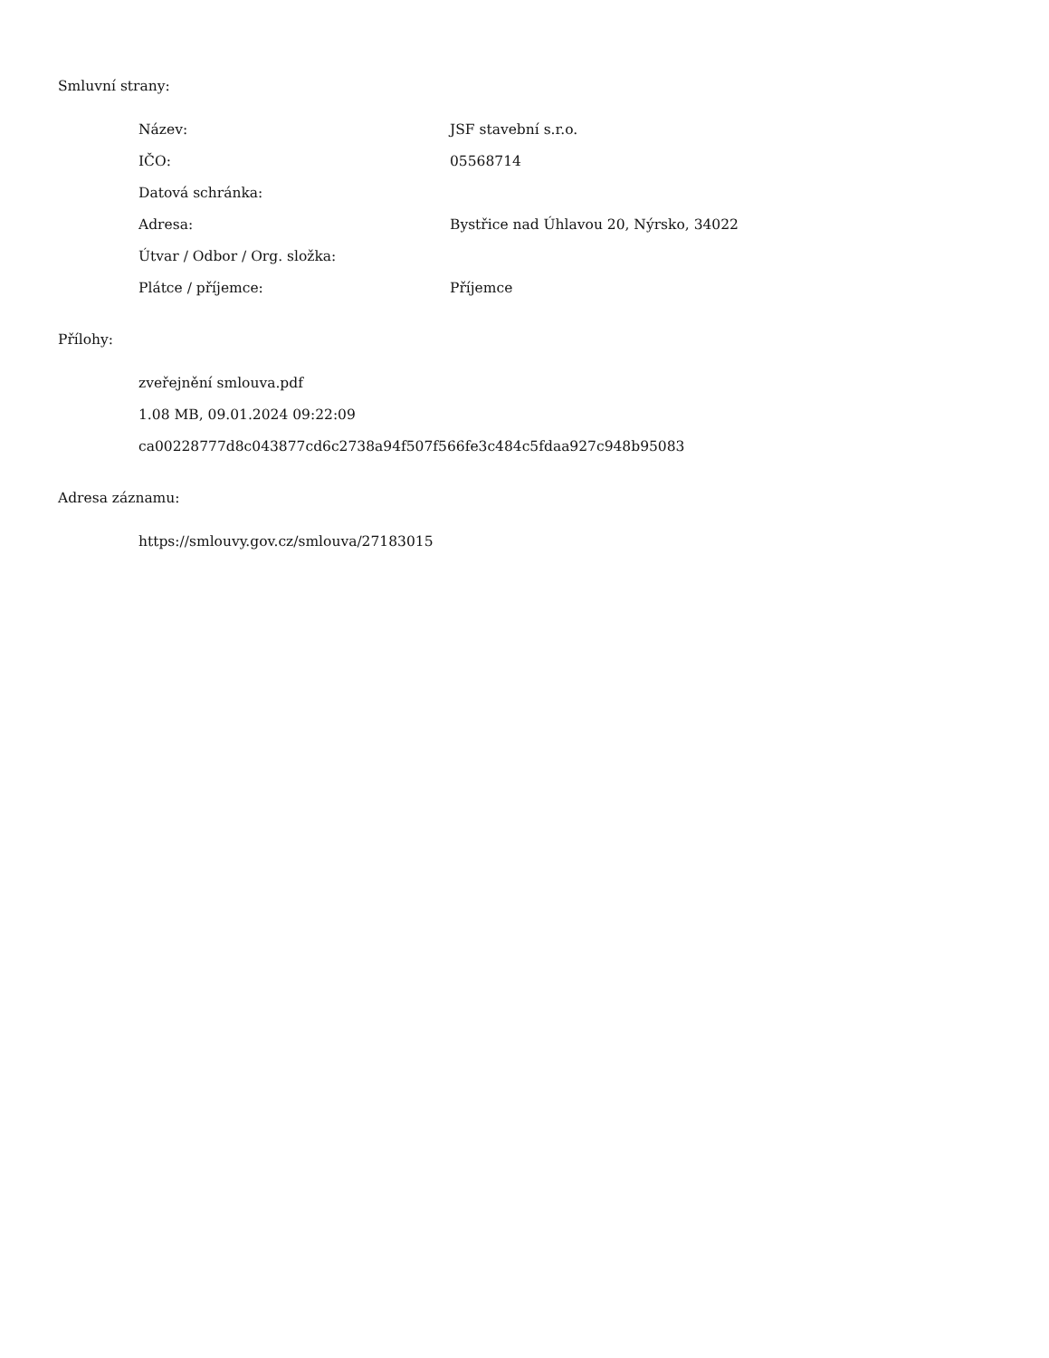Smluvní strany:
| Název: | JSF stavební s.r.o. |
| IČO: | 05568714 |
| Datová schránka: | |
| Adresa: | Bystřice nad Úhlavou 20, Nýrsko, 34022 |
| Útvar / Odbor / Org. složka: | |
| Plátce / příjemce: | Příjemce |
Přílohy:
zveřejnění smlouva.pdf
1.08 MB, 09.01.2024 09:22:09
ca00228777d8c043877cd6c2738a94f507f566fe3c484c5fdaa927c948b95083
Adresa záznamu:
https://smlouvy.gov.cz/smlouva/27183015